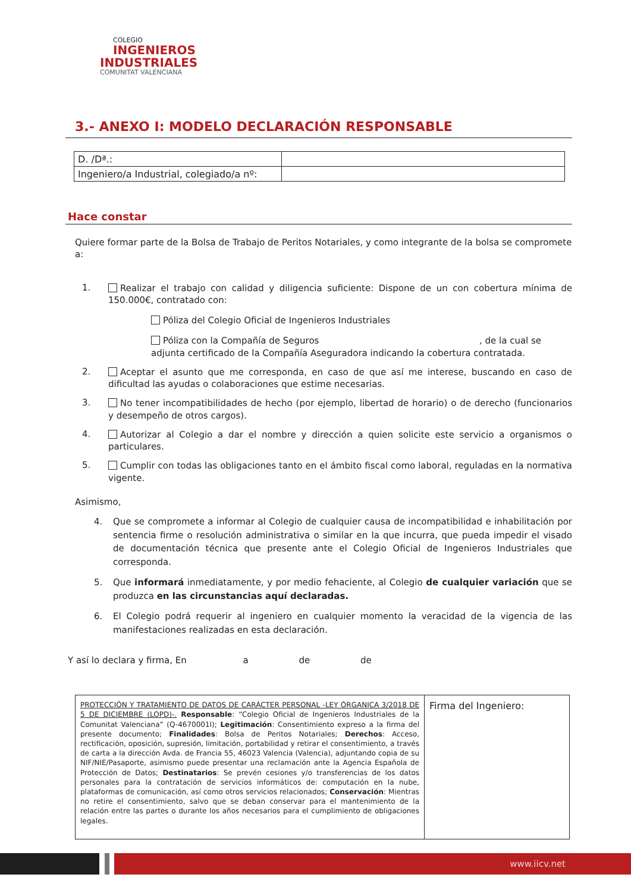COLEGIO
INGENIEROS
INDUSTRIALES
COMUNITAT VALENCIANA
3.- ANEXO I: MODELO DECLARACIÓN RESPONSABLE
| D. /Dª.: | |
| Ingeniero/a Industrial, colegiado/a nº: | |
Hace constar
Quiere formar parte de la Bolsa de Trabajo de Peritos Notariales, y como integrante de la bolsa se compromete a:
1.
Realizar el trabajo con calidad y diligencia suficiente: Dispone de un con cobertura mínima de 150.000€, contratado con:
Póliza del Colegio Oficial de Ingenieros Industriales
Póliza con la Compañía de Seguros , de la cual se adjunta certificado de la Compañía Aseguradora indicando la cobertura contratada.
2.
Aceptar el asunto que me corresponda, en caso de que así me interese, buscando en caso de dificultad las ayudas o colaboraciones que estime necesarias.
3.
No tener incompatibilidades de hecho (por ejemplo, libertad de horario) o de derecho (funcionarios y desempeño de otros cargos).
4.
Autorizar al Colegio a dar el nombre y dirección a quien solicite este servicio a organismos o particulares.
5.
Cumplir con todas las obligaciones tanto en el ámbito fiscal como laboral, reguladas en la normativa vigente.
Asimismo,
4.
Que se compromete a informar al Colegio de cualquier causa de incompatibilidad e inhabilitación por sentencia firme o resolución administrativa o similar en la que incurra, que pueda impedir el visado de documentación técnica que presente ante el Colegio Oficial de Ingenieros Industriales que corresponda.
5.
Que informará inmediatamente, y por medio fehaciente, al Colegio de cualquier variación que se produzca en las circunstancias aquí declaradas.
6.
El Colegio podrá requerir al ingeniero en cualquier momento la veracidad de la vigencia de las manifestaciones realizadas en esta declaración.
Y así lo declara y firma, En a de de
| PROTECCIÓN Y TRATAMIENTO DE DATOS DE CARÁCTER PERSONAL -LEY ÓRGANICA 3/2018 DE 5 DE DICIEMBRE (LOPD)-. Responsable : “Colegio Oficial de Ingenieros Industriales de la Comunitat Valenciana” (Q-4670001I); Legitimación : Consentimiento expreso a la firma del presente documento; Finalidades : Bolsa de Peritos Notariales; Derechos : Acceso, rectificación, oposición, supresión, limitación, portabilidad y retirar el consentimiento, a través de carta a la dirección Avda. de Francia 55, 46023 Valencia (Valencia), adjuntando copia de su NIF/NIE/Pasaporte, asimismo puede presentar una reclamación ante la Agencia Española de Protección de Datos; Destinatarios : Se prevén cesiones y/o transferencias de los datos personales para la contratación de servicios informáticos de: computación en la nube, plataformas de comunicación, así como otros servicios relacionados; Conservación : Mientras no retire el consentimiento, salvo que se deban conservar para el mantenimiento de la relación entre las partes o durante los años necesarios para el cumplimiento de obligaciones legales. | Firma del Ingeniero: |
www.iicv.net